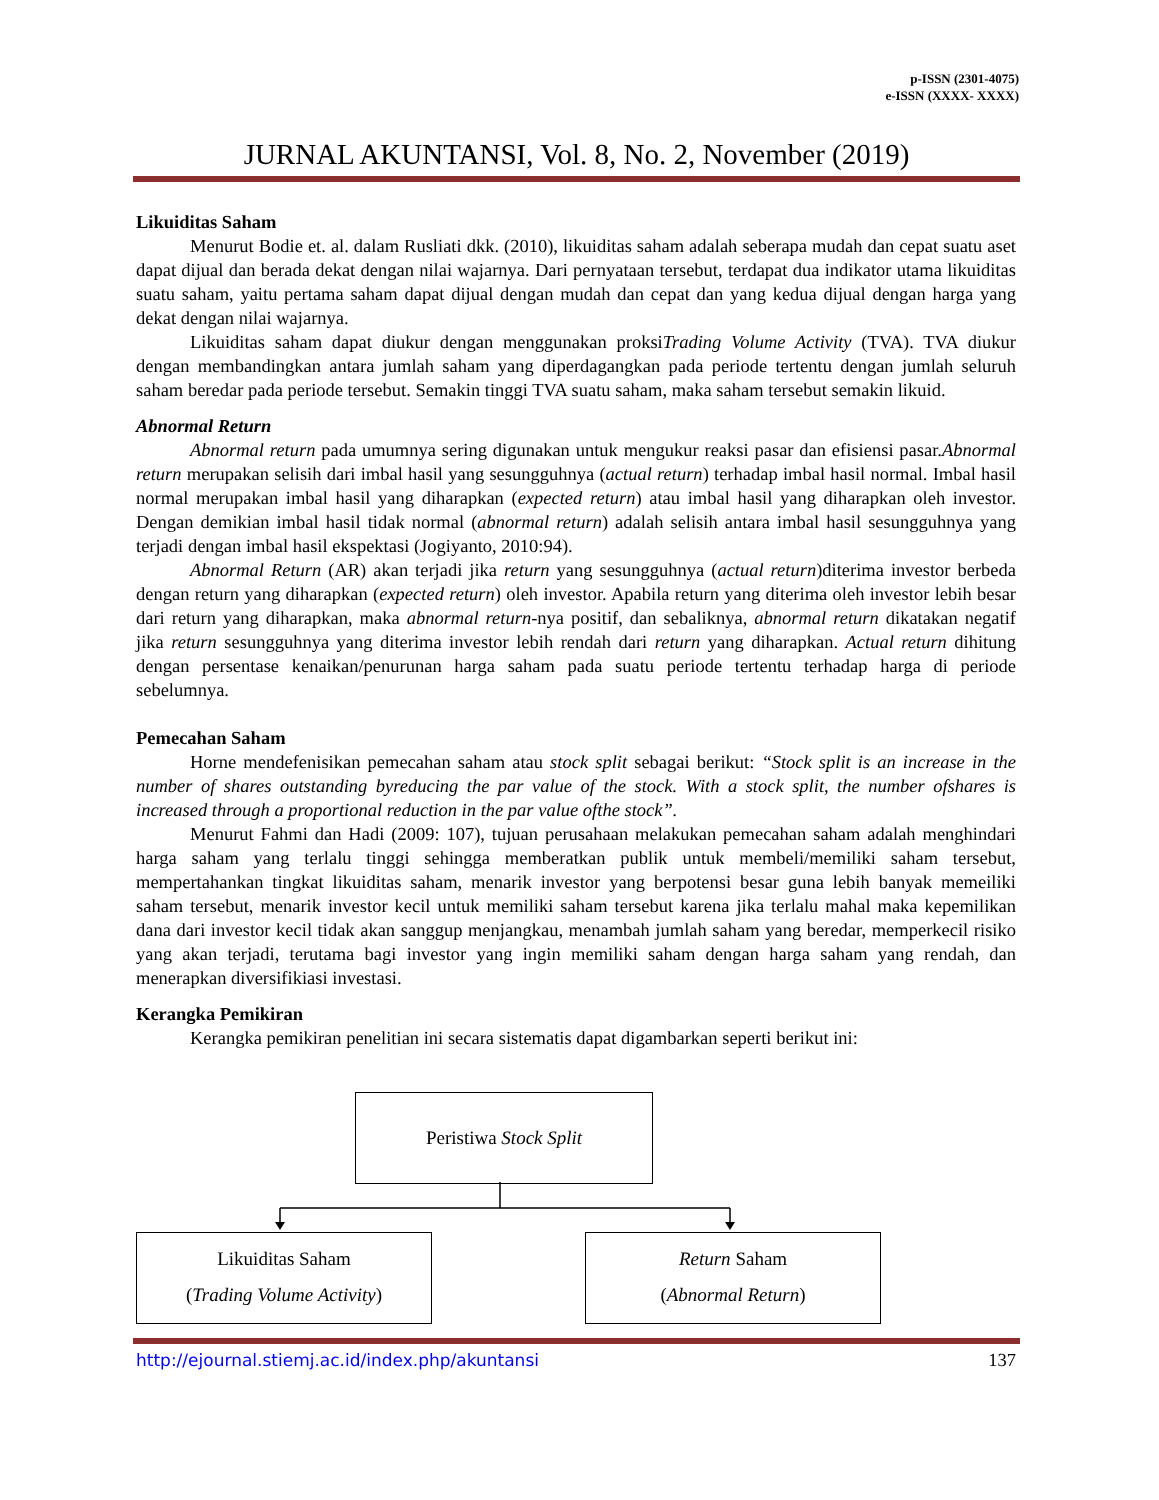p-ISSN (2301-4075)
e-ISSN (XXXX- XXXX)
JURNAL AKUNTANSI, Vol. 8, No. 2, November (2019)
Likuiditas Saham
Menurut Bodie et. al. dalam Rusliati dkk. (2010), likuiditas saham adalah seberapa mudah dan cepat suatu aset dapat dijual dan berada dekat dengan nilai wajarnya. Dari pernyataan tersebut, terdapat dua indikator utama likuiditas suatu saham, yaitu pertama saham dapat dijual dengan mudah dan cepat dan yang kedua dijual dengan harga yang dekat dengan nilai wajarnya.
Likuiditas saham dapat diukur dengan menggunakan proksiTrading Volume Activity (TVA). TVA diukur dengan membandingkan antara jumlah saham yang diperdagangkan pada periode tertentu dengan jumlah seluruh saham beredar pada periode tersebut. Semakin tinggi TVA suatu saham, maka saham tersebut semakin likuid.
Abnormal Return
Abnormal return pada umumnya sering digunakan untuk mengukur reaksi pasar dan efisiensi pasar.Abnormal return merupakan selisih dari imbal hasil yang sesungguhnya (actual return) terhadap imbal hasil normal. Imbal hasil normal merupakan imbal hasil yang diharapkan (expected return) atau imbal hasil yang diharapkan oleh investor. Dengan demikian imbal hasil tidak normal (abnormal return) adalah selisih antara imbal hasil sesungguhnya yang terjadi dengan imbal hasil ekspektasi (Jogiyanto, 2010:94).
Abnormal Return (AR) akan terjadi jika return yang sesungguhnya (actual return)diterima investor berbeda dengan return yang diharapkan (expected return) oleh investor. Apabila return yang diterima oleh investor lebih besar dari return yang diharapkan, maka abnormal return-nya positif, dan sebaliknya, abnormal return dikatakan negatif jika return sesungguhnya yang diterima investor lebih rendah dari return yang diharapkan. Actual return dihitung dengan persentase kenaikan/penurunan harga saham pada suatu periode tertentu terhadap harga di periode sebelumnya.
Pemecahan Saham
Horne mendefenisikan pemecahan saham atau stock split sebagai berikut: “Stock split is an increase in the number of shares outstanding byreducing the par value of the stock. With a stock split, the number ofshares is increased through a proportional reduction in the par value ofthe stock”.
Menurut Fahmi dan Hadi (2009: 107), tujuan perusahaan melakukan pemecahan saham adalah menghindari harga saham yang terlalu tinggi sehingga memberatkan publik untuk membeli/memiliki saham tersebut, mempertahankan tingkat likuiditas saham, menarik investor yang berpotensi besar guna lebih banyak memeiliki saham tersebut, menarik investor kecil untuk memiliki saham tersebut karena jika terlalu mahal maka kepemilikan dana dari investor kecil tidak akan sanggup menjangkau, menambah jumlah saham yang beredar, memperkecil risiko yang akan terjadi, terutama bagi investor yang ingin memiliki saham dengan harga saham yang rendah, dan menerapkan diversifikiasi investasi.
Kerangka Pemikiran
Kerangka pemikiran penelitian ini secara sistematis dapat digambarkan seperti berikut ini:
Peristiwa Stock Split
Likuiditas Saham
(Trading Volume Activity)
Return Saham
(Abnormal Return)
http://ejournal.stiemj.ac.id/index.php/akuntansi 137